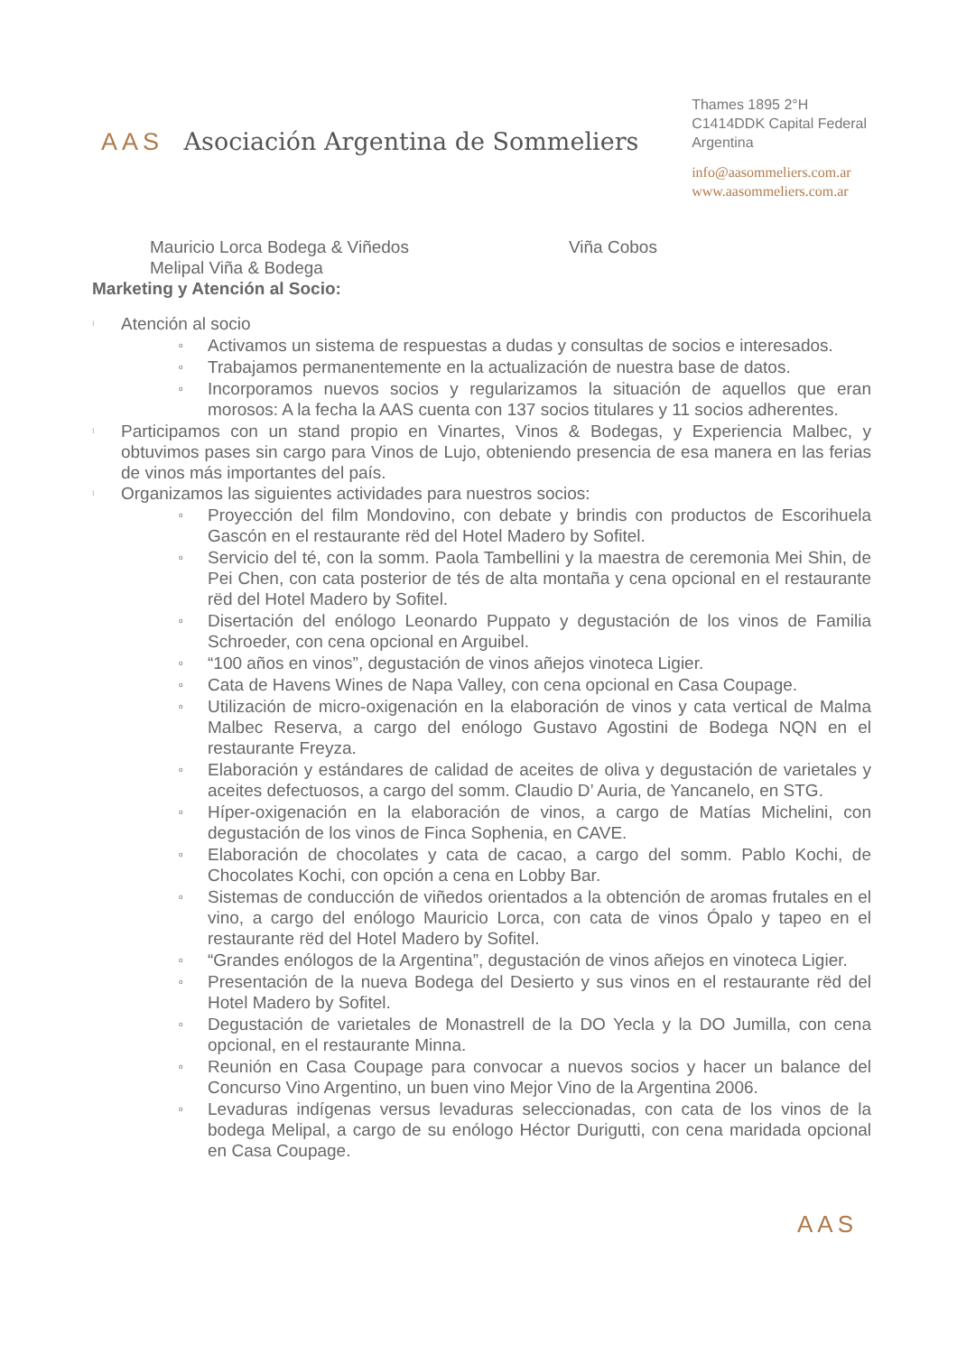AAS Asociación Argentina de Sommeliers
Thames 1895 2°H
C1414DDK Capital Federal
Argentina
info@aasommeliers.com.ar
www.aasommeliers.com.ar
Mauricio Lorca Bodega & Viñedos Viña Cobos
Melipal Viña & Bodega
Marketing y Atención al Socio:
⁝ Atención al socio
o Activamos un sistema de respuestas a dudas y consultas de socios e interesados.
o Trabajamos permanentemente en la actualización de nuestra base de datos.
o Incorporamos nuevos socios y regularizamos la situación de aquellos que eran morosos: A la fecha la AAS cuenta con 137 socios titulares y 11 socios adherentes.
⁝ Participamos con un stand propio en Vinartes, Vinos & Bodegas, y Experiencia Malbec, y obtuvimos pases sin cargo para Vinos de Lujo, obteniendo presencia de esa manera en las ferias de vinos más importantes del país.
⁝ Organizamos las siguientes actividades para nuestros socios:
o Proyección del film Mondovino, con debate y brindis con productos de Escorihuela Gascón en el restaurante rëd del Hotel Madero by Sofitel.
o Servicio del té, con la somm. Paola Tambellini y la maestra de ceremonia Mei Shin, de Pei Chen, con cata posterior de tés de alta montaña y cena opcional en el restaurante rëd del Hotel Madero by Sofitel.
o Disertación del enólogo Leonardo Puppato y degustación de los vinos de Familia Schroeder, con cena opcional en Arguibel.
o “100 años en vinos”, degustación de vinos añejos vinoteca Ligier.
o Cata de Havens Wines de Napa Valley, con cena opcional en Casa Coupage.
o Utilización de micro-oxigenación en la elaboración de vinos y cata vertical de Malma Malbec Reserva, a cargo del enólogo Gustavo Agostini de Bodega NQN en el restaurante Freyza.
o Elaboración y estándares de calidad de aceites de oliva y degustación de varietales y aceites defectuosos, a cargo del somm. Claudio D’ Auria, de Yancanelo, en STG.
o Híper-oxigenación en la elaboración de vinos, a cargo de Matías Michelini, con degustación de los vinos de Finca Sophenia, en CAVE.
o Elaboración de chocolates y cata de cacao, a cargo del somm. Pablo Kochi, de Chocolates Kochi, con opción a cena en Lobby Bar.
o Sistemas de conducción de viñedos orientados a la obtención de aromas frutales en el vino, a cargo del enólogo Mauricio Lorca, con cata de vinos Ópalo y tapeo en el restaurante rëd del Hotel Madero by Sofitel.
o “Grandes enólogos de la Argentina”, degustación de vinos añejos en vinoteca Ligier.
o Presentación de la nueva Bodega del Desierto y sus vinos en el restaurante rëd del Hotel Madero by Sofitel.
o Degustación de varietales de Monastrell de la DO Yecla y la DO Jumilla, con cena opcional, en el restaurante Minna.
o Reunión en Casa Coupage para convocar a nuevos socios y hacer un balance del Concurso Vino Argentino, un buen vino Mejor Vino de la Argentina 2006.
o Levaduras indígenas versus levaduras seleccionadas, con cata de los vinos de la bodega Melipal, a cargo de su enólogo Héctor Durigutti, con cena maridada opcional en Casa Coupage.
AAS